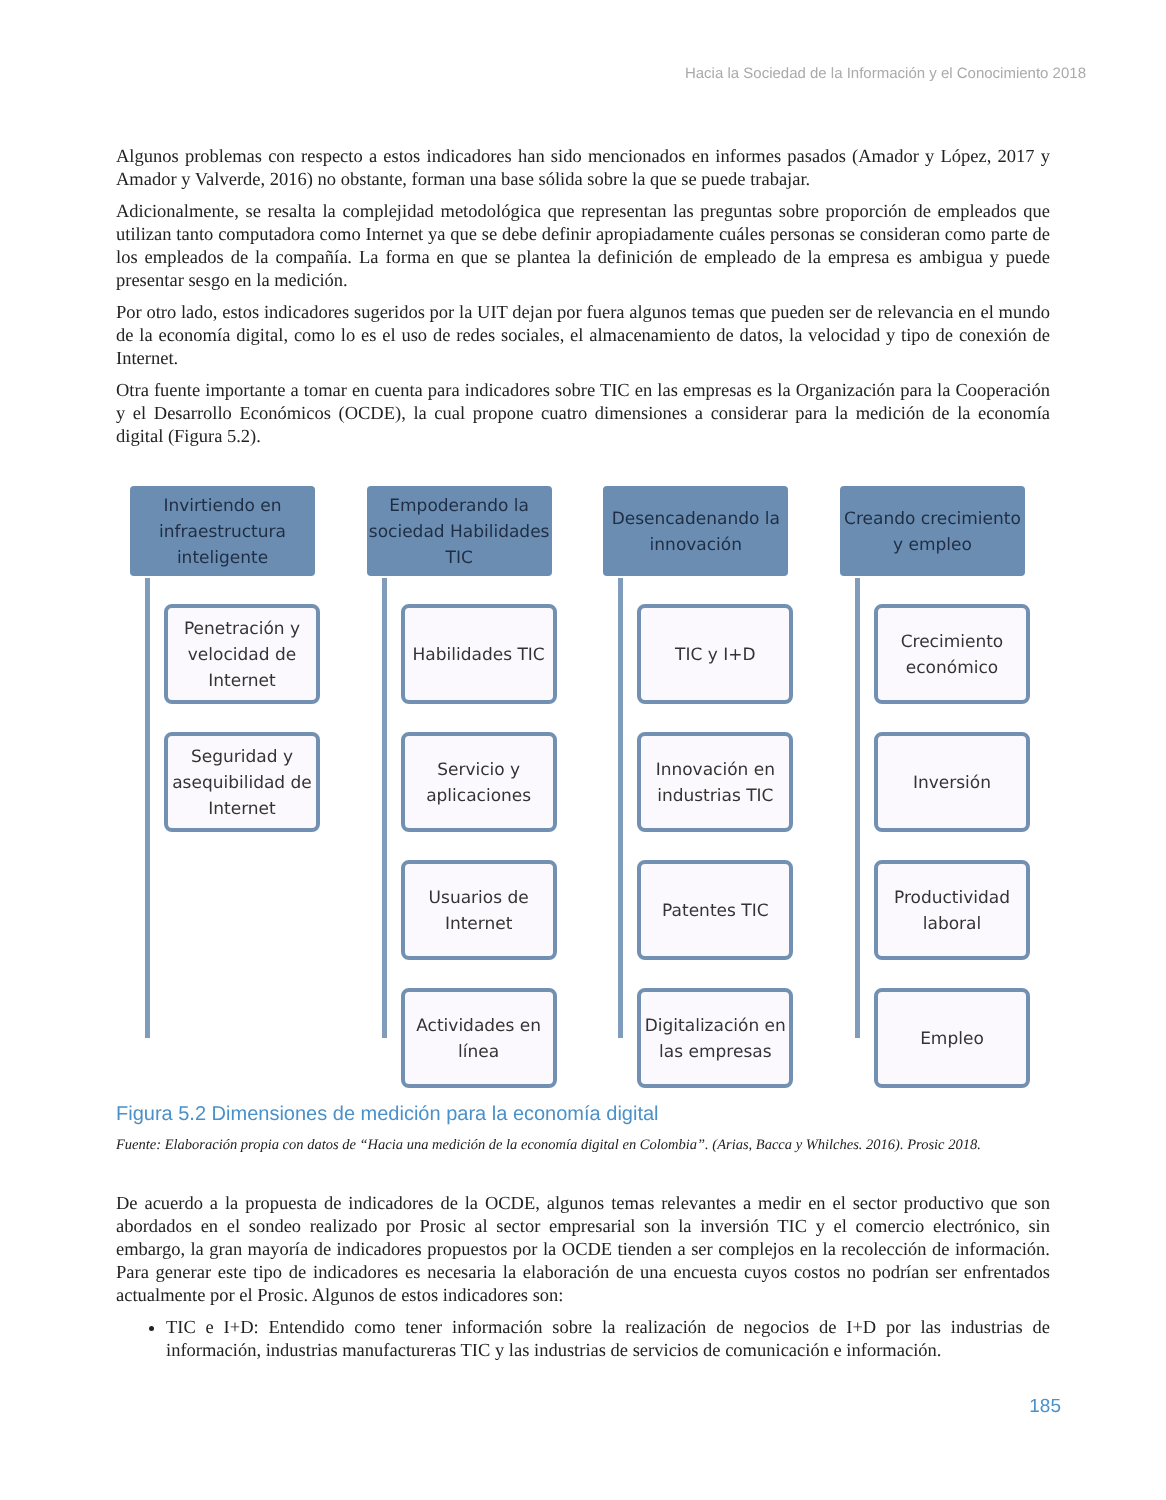Hacia la Sociedad de la Información y el Conocimiento 2018
Algunos problemas con respecto a estos indicadores han sido mencionados en informes pasados (Amador y López, 2017 y Amador y Valverde, 2016) no obstante, forman una base sólida sobre la que se puede trabajar.
Adicionalmente, se resalta la complejidad metodológica que representan las preguntas sobre proporción de empleados que utilizan tanto computadora como Internet ya que se debe definir apropiadamente cuáles personas se consideran como parte de los empleados de la compañía. La forma en que se plantea la definición de empleado de la empresa es ambigua y puede presentar sesgo en la medición.
Por otro lado, estos indicadores sugeridos por la UIT dejan por fuera algunos temas que pueden ser de relevancia en el mundo de la economía digital, como lo es el uso de redes sociales, el almacenamiento de datos, la velocidad y tipo de conexión de Internet.
Otra fuente importante a tomar en cuenta para indicadores sobre TIC en las empresas es la Organización para la Cooperación y el Desarrollo Económicos (OCDE), la cual propone cuatro dimensiones a considerar para la medición de la economía digital (Figura 5.2).
Invirtiendo en infraestructura inteligente
Penetración y velocidad de Internet
Seguridad y asequibilidad de Internet
Empoderando la sociedad Habilidades TIC
Habilidades TIC
Servicio y aplicaciones
Usuarios de Internet
Actividades en línea
Desencadenando la innovación
TIC y I+D
Innovación en industrias TIC
Patentes TIC
Digitalización en las empresas
Creando crecimiento y empleo
Crecimiento económico
Inversión
Productividad laboral
Empleo
Figura 5.2 Dimensiones de medición para la economía digital
Fuente: Elaboración propia con datos de “Hacia una medición de la economía digital en Colombia”. (Arias, Bacca y Whilches. 2016). Prosic 2018.
De acuerdo a la propuesta de indicadores de la OCDE, algunos temas relevantes a medir en el sector productivo que son abordados en el sondeo realizado por Prosic al sector empresarial son la inversión TIC y el comercio electrónico, sin embargo, la gran mayoría de indicadores propuestos por la OCDE tienden a ser complejos en la recolección de información. Para generar este tipo de indicadores es necesaria la elaboración de una encuesta cuyos costos no podrían ser enfrentados actualmente por el Prosic. Algunos de estos indicadores son:
TIC e I+D: Entendido como tener información sobre la realización de negocios de I+D por las industrias de información, industrias manufactureras TIC y las industrias de servicios de comunicación e información.
185